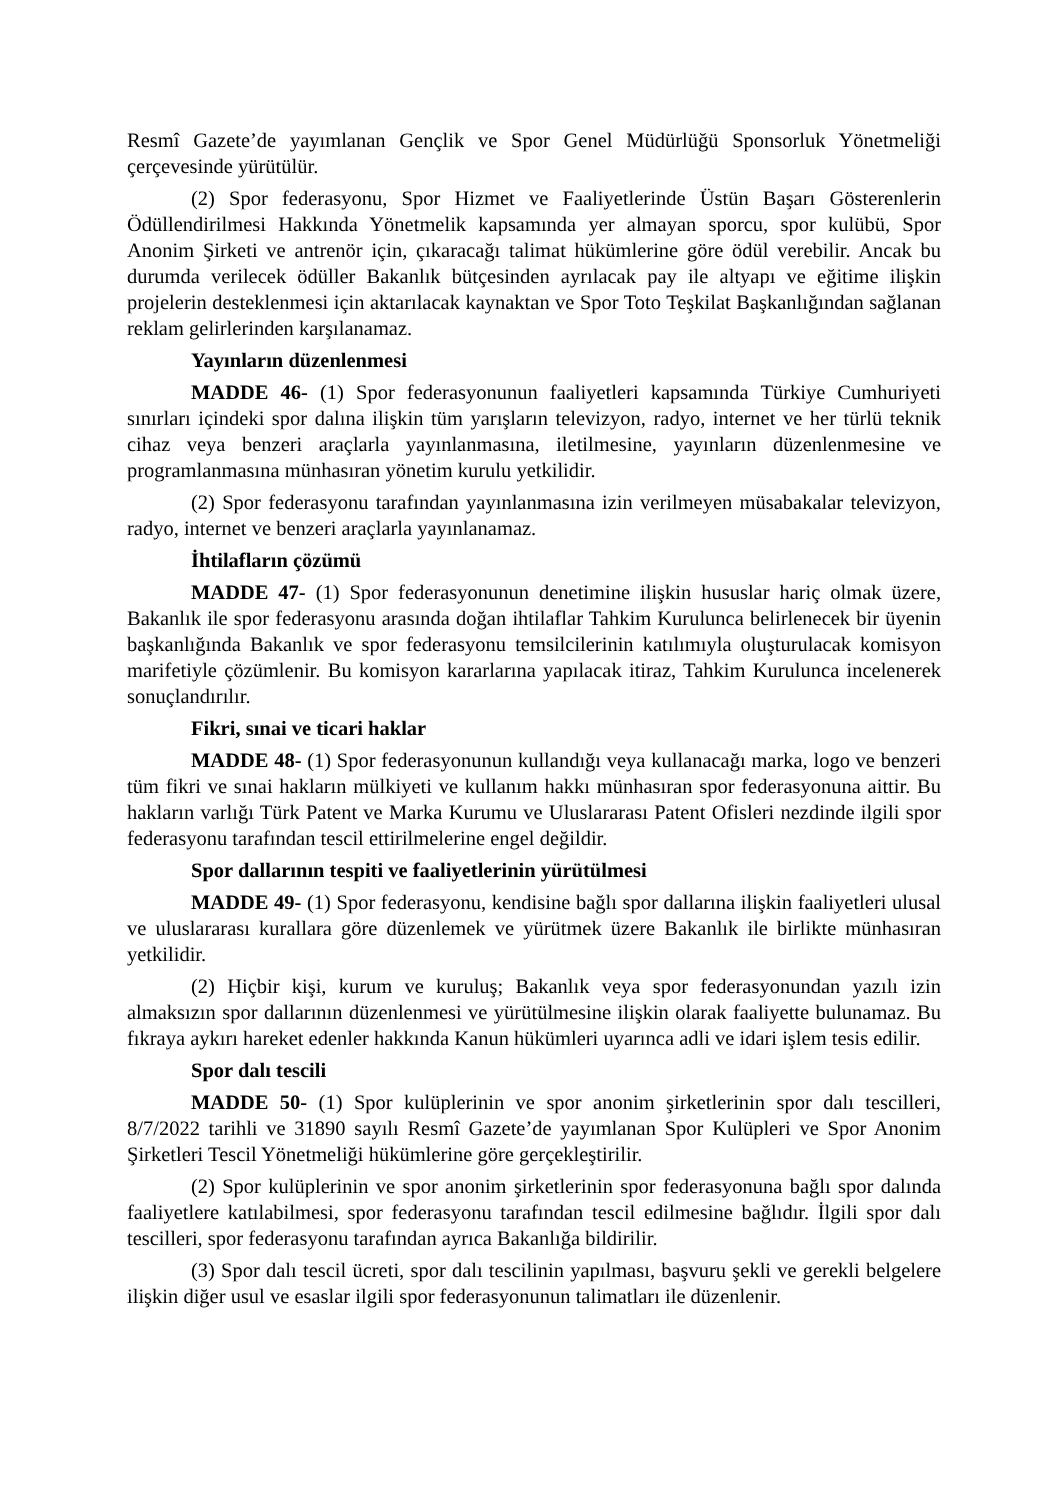Resmî Gazete’de yayımlanan Gençlik ve Spor Genel Müdürlüğü Sponsorluk Yönetmeliği çerçevesinde yürütülür.
(2) Spor federasyonu, Spor Hizmet ve Faaliyetlerinde Üstün Başarı Gösterenlerin Ödüllendirilmesi Hakkında Yönetmelik kapsamında yer almayan sporcu, spor kulübü, Spor Anonim Şirketi ve antrenör için, çıkaracağı talimat hükümlerine göre ödül verebilir. Ancak bu durumda verilecek ödüller Bakanlık bütçesinden ayrılacak pay ile altyapı ve eğitime ilişkin projelerin desteklenmesi için aktarılacak kaynaktan ve Spor Toto Teşkilat Başkanlığından sağlanan reklam gelirlerinden karşılanamaz.
Yayınların düzenlenmesi
MADDE 46- (1) Spor federasyonunun faaliyetleri kapsamında Türkiye Cumhuriyeti sınırları içindeki spor dalına ilişkin tüm yarışların televizyon, radyo, internet ve her türlü teknik cihaz veya benzeri araçlarla yayınlanmasına, iletilmesine, yayınların düzenlenmesine ve programlanmasına münhasıran yönetim kurulu yetkilidir.
(2) Spor federasyonu tarafından yayınlanmasına izin verilmeyen müsabakalar televizyon, radyo, internet ve benzeri araçlarla yayınlanamaz.
İhtilafların çözümü
MADDE 47- (1) Spor federasyonunun denetimine ilişkin hususlar hariç olmak üzere, Bakanlık ile spor federasyonu arasında doğan ihtilaflar Tahkim Kurulunca belirlenecek bir üyenin başkanlığında Bakanlık ve spor federasyonu temsilcilerinin katılımıyla oluşturulacak komisyon marifetiyle çözümlenir. Bu komisyon kararlarına yapılacak itiraz, Tahkim Kurulunca incelenerek sonuçlandırılır.
Fikri, sınai ve ticari haklar
MADDE 48- (1) Spor federasyonunun kullandığı veya kullanacağı marka, logo ve benzeri tüm fikri ve sınai hakların mülkiyeti ve kullanım hakkı münhasıran spor federasyonuna aittir. Bu hakların varlığı Türk Patent ve Marka Kurumu ve Uluslararası Patent Ofisleri nezdinde ilgili spor federasyonu tarafından tescil ettirilmelerine engel değildir.
Spor dallarının tespiti ve faaliyetlerinin yürütülmesi
MADDE 49- (1) Spor federasyonu, kendisine bağlı spor dallarına ilişkin faaliyetleri ulusal ve uluslararası kurallara göre düzenlemek ve yürütmek üzere Bakanlık ile birlikte münhasıran yetkilidir.
(2) Hiçbir kişi, kurum ve kuruluş; Bakanlık veya spor federasyonundan yazılı izin almaksızın spor dallarının düzenlenmesi ve yürütülmesine ilişkin olarak faaliyette bulunamaz. Bu fıkraya aykırı hareket edenler hakkında Kanun hükümleri uyarınca adli ve idari işlem tesis edilir.
Spor dalı tescili
MADDE 50- (1) Spor kulüplerinin ve spor anonim şirketlerinin spor dalı tescilleri, 8/7/2022 tarihli ve 31890 sayılı Resmî Gazete’de yayımlanan Spor Kulüpleri ve Spor Anonim Şirketleri Tescil Yönetmeliği hükümlerine göre gerçekleştirilir.
(2) Spor kulüplerinin ve spor anonim şirketlerinin spor federasyonuna bağlı spor dalında faaliyetlere katılabilmesi, spor federasyonu tarafından tescil edilmesine bağlıdır. İlgili spor dalı tescilleri, spor federasyonu tarafından ayrıca Bakanlığa bildirilir.
(3) Spor dalı tescil ücreti, spor dalı tescilinin yapılması, başvuru şekli ve gerekli belgelere ilişkin diğer usul ve esaslar ilgili spor federasyonunun talimatları ile düzenlenir.